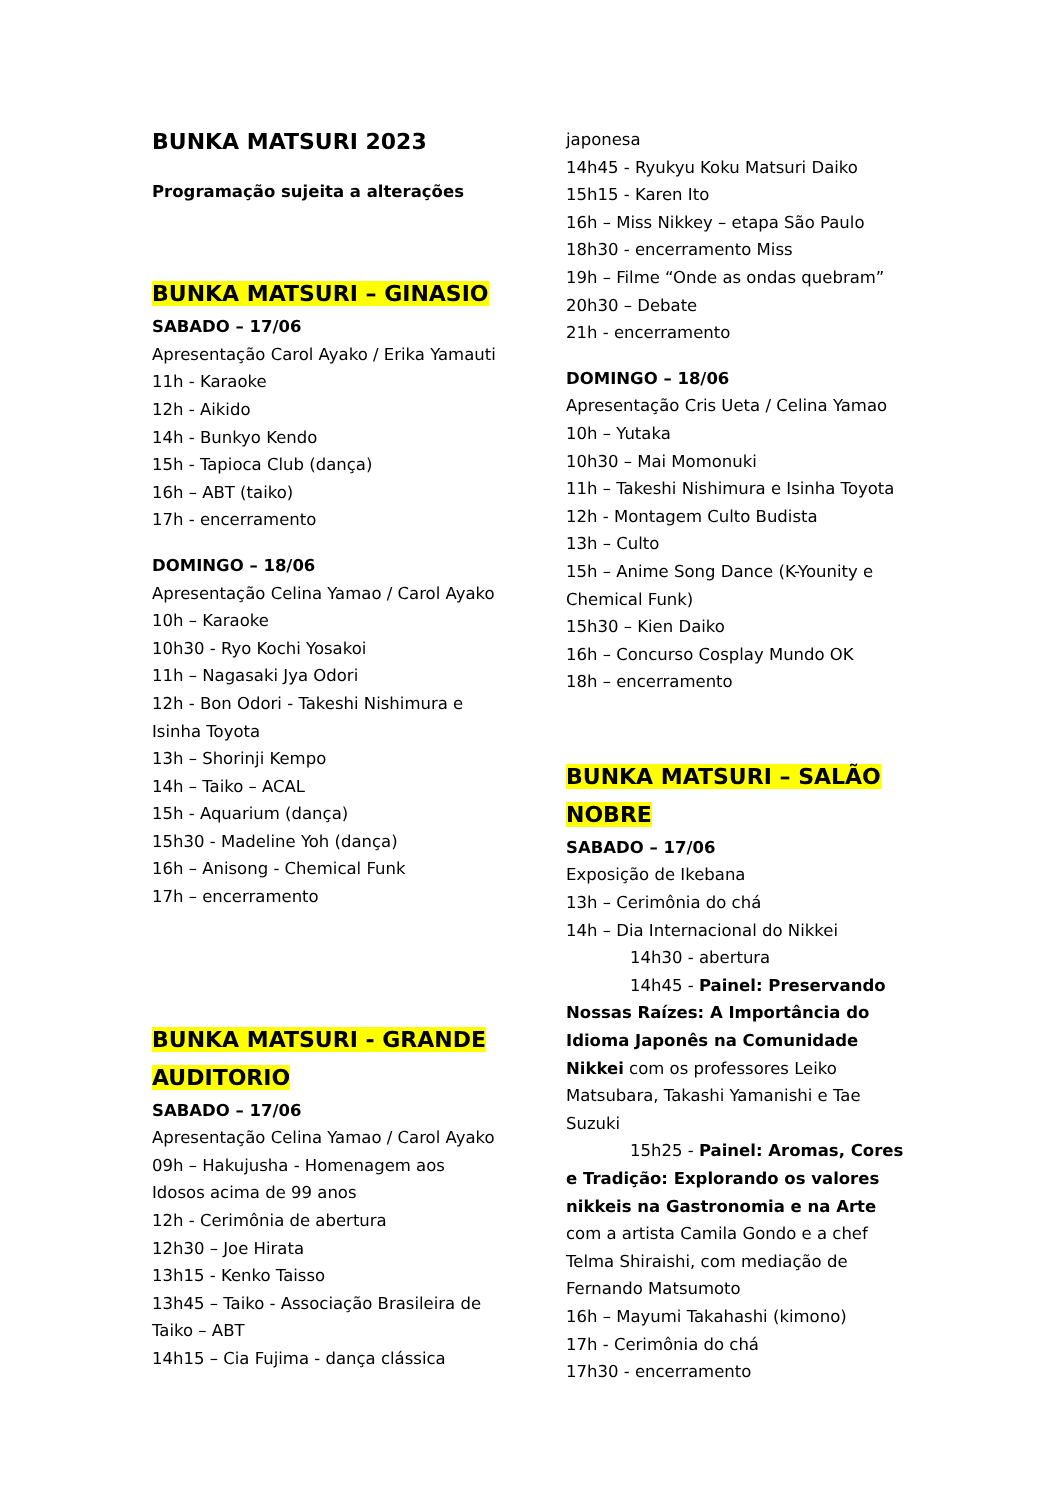BUNKA MATSURI 2023
Programação sujeita a alterações
BUNKA MATSURI – GINASIO
SABADO – 17/06
Apresentação Carol Ayako / Erika Yamauti
11h - Karaoke
12h - Aikido
14h - Bunkyo Kendo
15h - Tapioca Club (dança)
16h – ABT (taiko)
17h - encerramento
DOMINGO – 18/06
Apresentação Celina Yamao / Carol Ayako
10h – Karaoke
10h30 - Ryo Kochi Yosakoi
11h – Nagasaki Jya Odori
12h - Bon Odori - Takeshi Nishimura e Isinha Toyota
13h – Shorinji Kempo
14h – Taiko – ACAL
15h - Aquarium (dança)
15h30 - Madeline Yoh (dança)
16h – Anisong - Chemical Funk
17h – encerramento
BUNKA MATSURI - GRANDE AUDITORIO
SABADO – 17/06
Apresentação Celina Yamao / Carol Ayako
09h – Hakujusha - Homenagem aos Idosos acima de 99 anos
12h - Cerimônia de abertura
12h30 – Joe Hirata
13h15 - Kenko Taisso
13h45 – Taiko - Associação Brasileira de Taiko – ABT
14h15 – Cia Fujima - dança clássica
japonesa
14h45 - Ryukyu Koku Matsuri Daiko
15h15 - Karen Ito
16h – Miss Nikkey – etapa São Paulo
18h30 - encerramento Miss
19h – Filme “Onde as ondas quebram”
20h30 – Debate
21h - encerramento
DOMINGO – 18/06
Apresentação Cris Ueta / Celina Yamao
10h – Yutaka
10h30 – Mai Momonuki
11h – Takeshi Nishimura e Isinha Toyota
12h - Montagem Culto Budista
13h – Culto
15h – Anime Song Dance (K-Younity e Chemical Funk)
15h30 – Kien Daiko
16h – Concurso Cosplay Mundo OK
18h – encerramento
BUNKA MATSURI – SALÃO NOBRE
SABADO – 17/06
Exposição de Ikebana
13h – Cerimônia do chá
14h – Dia Internacional do Nikkei
14h30 - abertura
14h45 - Painel: Preservando Nossas Raízes: A Importância do Idioma Japonês na Comunidade Nikkei com os professores Leiko Matsubara, Takashi Yamanishi e Tae Suzuki
15h25 - Painel: Aromas, Cores e Tradição: Explorando os valores nikkeis na Gastronomia e na Arte com a artista Camila Gondo e a chef Telma Shiraishi, com mediação de Fernando Matsumoto
16h – Mayumi Takahashi (kimono)
17h - Cerimônia do chá
17h30 - encerramento